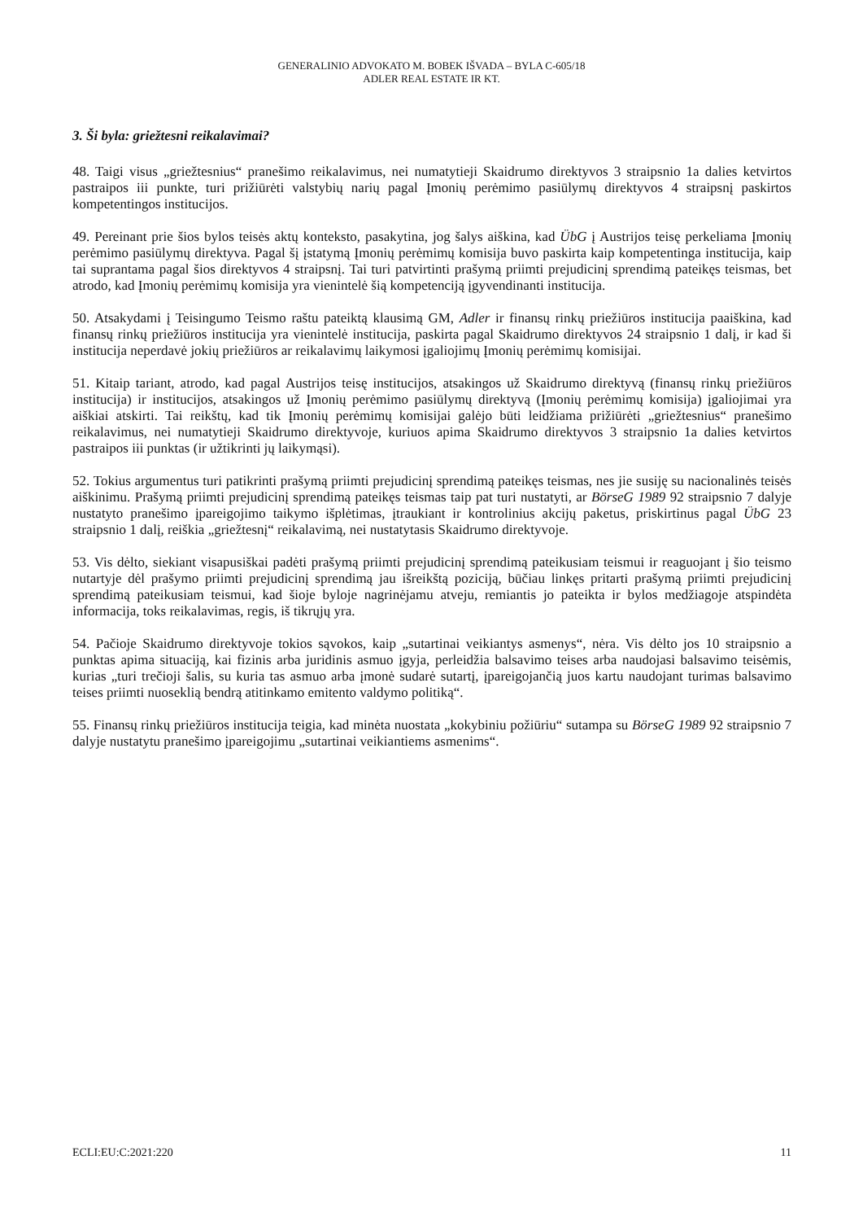GENERALINIO ADVOKATO M. BOBEK IŠVADA – BYLA C-605/18
ADLER REAL ESTATE IR KT.
3. Ši byla: griežtesni reikalavimai?
48. Taigi visus „griežtesnius“ pranešimo reikalavimus, nei numatytieji Skaidrumo direktyvos 3 straipsnio 1a dalies ketvirtos pastraipos iii punkte, turi prižiūrėti valstybių narių pagal Įmonių perėmimo pasiūlymų direktyvos 4 straipsnį paskirtos kompetentingos institucijos.
49. Pereinant prie šios bylos teisės aktų konteksto, pasakytina, jog šalys aiškina, kad ÜbG į Austrijos teisę perkeliama Įmonių perėmimo pasiūlymų direktyva. Pagal šį įstatymą Įmonių perėmimų komisija buvo paskirta kaip kompetentinga institucija, kaip tai suprantama pagal šios direktyvos 4 straipsnį. Tai turi patvirtinti prašymą priimti prejudicinį sprendimą pateikęs teismas, bet atrodo, kad Įmonių perėmimų komisija yra vienintelė šią kompetenciją įgyvendinanti institucija.
50. Atsakydami į Teisingumo Teismo raštu pateiktą klausimą GM, Adler ir finansų rinkų priežiūros institucija paaiškina, kad finansų rinkų priežiūros institucija yra vienintelė institucija, paskirta pagal Skaidrumo direktyvos 24 straipsnio 1 dalį, ir kad ši institucija neperdavė jokių priežiūros ar reikalavimų laikymosi įgaliojimų Įmonių perėmimų komisijai.
51. Kitaip tariant, atrodo, kad pagal Austrijos teisę institucijos, atsakingos už Skaidrumo direktyvą (finansų rinkų priežiūros institucija) ir institucijos, atsakingos už Įmonių perėmimo pasiūlymų direktyvą (Įmonių perėmimų komisija) įgaliojimai yra aiškiai atskirti. Tai reikštų, kad tik Įmonių perėmimų komisijai galėjo būti leidžiama prižiūrėti „griežtesnius“ pranešimo reikalavimus, nei numatytieji Skaidrumo direktyvoje, kuriuos apima Skaidrumo direktyvos 3 straipsnio 1a dalies ketvirtos pastraipos iii punktas (ir užtikrinti jų laikymąsi).
52. Tokius argumentus turi patikrinti prašymą priimti prejudicinį sprendimą pateikęs teismas, nes jie susiję su nacionalinės teisės aiškinimu. Prašymą priimti prejudicinį sprendimą pateikęs teismas taip pat turi nustatyti, ar BörseG 1989 92 straipsnio 7 dalyje nustatyto pranešimo įpareigojimo taikymo išplėtimas, įtraukiant ir kontrolinius akcijų paketus, priskirtinus pagal ÜbG 23 straipsnio 1 dalį, reiškia „griežtesnį“ reikalavimą, nei nustatytasis Skaidrumo direktyvoje.
53. Vis dėlto, siekiant visapusiškai padėti prašymą priimti prejudicinį sprendimą pateikusiam teismui ir reaguojant į šio teismo nutartyje dėl prašymo priimti prejudicinį sprendimą jau išreikštą poziciją, būčiau linkęs pritarti prašymą priimti prejudicinį sprendimą pateikusiam teismui, kad šioje byloje nagrinėjamu atveju, remiantis jo pateikta ir bylos medžiagoje atspindėta informacija, toks reikalavimas, regis, iš tikrųjų yra.
54. Pačioje Skaidrumo direktyvoje tokios sąvokos, kaip „sutartinai veikiantys asmenys“, nėra. Vis dėlto jos 10 straipsnio a punktas apima situaciją, kai fizinis arba juridinis asmuo įgyja, perleidžia balsavimo teises arba naudojasi balsavimo teisėmis, kurias „turi trečioji šalis, su kuria tas asmuo arba įmonė sudarė sutartį, įpareigojančią juos kartu naudojant turimas balsavimo teises priimti nuoseklią bendrą atitinkamo emitento valdymo politiką“.
55. Finansų rinkų priežiūros institucija teigia, kad minėta nuostata „kokybiniu požiūriu“ sutampa su BörseG 1989 92 straipsnio 7 dalyje nustatytu pranešimo įpareigojimu „sutartinai veikiantiems asmenims“.
ECLI:EU:C:2021:220 11